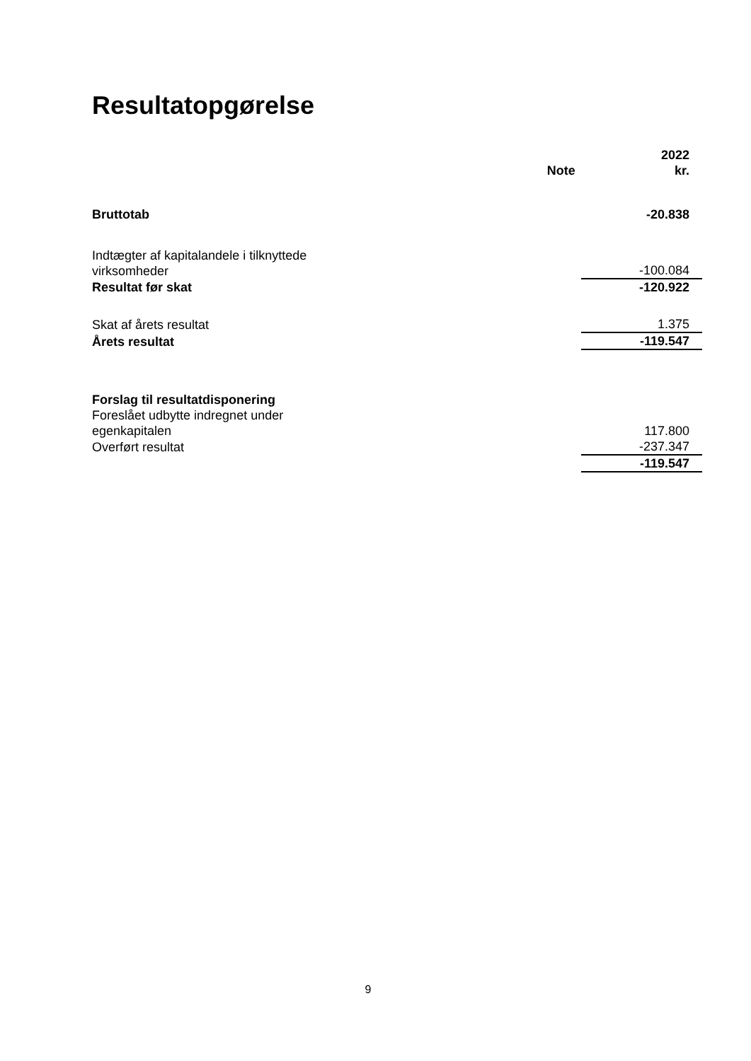Resultatopgørelse
| | Note | 2022 kr. |
| Bruttotab | | -20.838 |
| Indtægter af kapitalandele i tilknyttede virksomheder | | -100.084 |
| Resultat før skat | | -120.922 |
| Skat af årets resultat | | 1.375 |
| Årets resultat | | -119.547 |
| Forslag til resultatdisponering | | |
| Foreslået udbytte indregnet under egenkapitalen | | 117.800 |
| Overført resultat | | -237.347 |
| | | -119.547 |
9